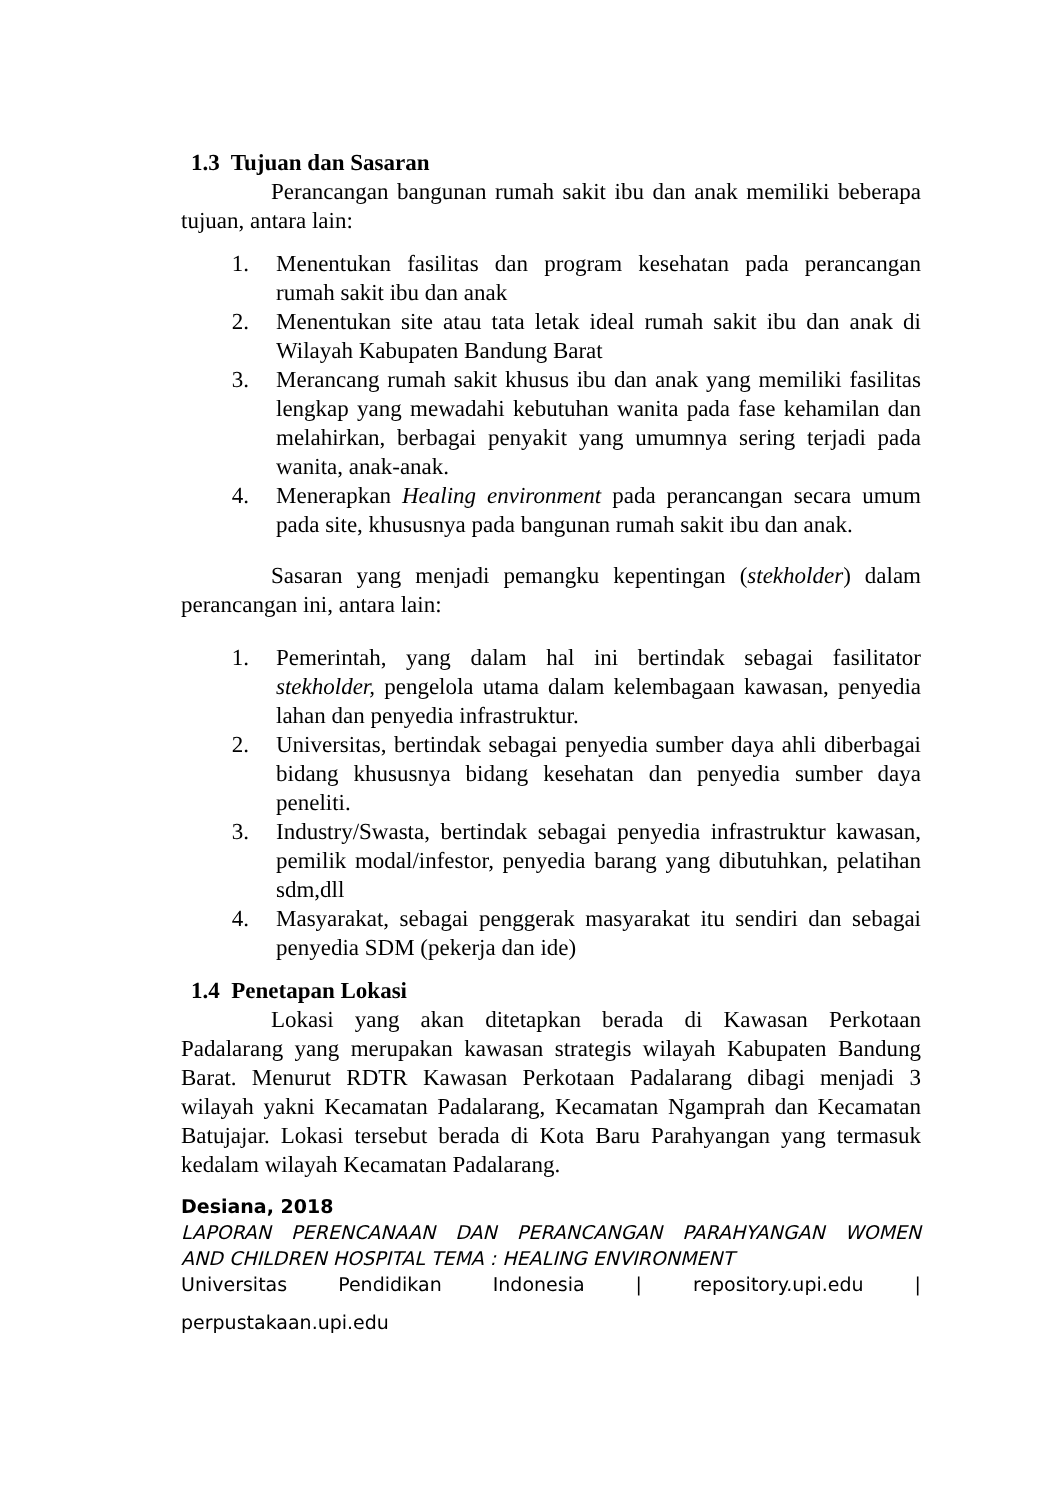1.3 Tujuan dan Sasaran
Perancangan bangunan rumah sakit ibu dan anak memiliki beberapa tujuan, antara lain:
1. Menentukan fasilitas dan program kesehatan pada perancangan rumah sakit ibu dan anak
2. Menentukan site atau tata letak ideal rumah sakit ibu dan anak di Wilayah Kabupaten Bandung Barat
3. Merancang rumah sakit khusus ibu dan anak yang memiliki fasilitas lengkap yang mewadahi kebutuhan wanita pada fase kehamilan dan melahirkan, berbagai penyakit yang umumnya sering terjadi pada wanita, anak-anak.
4. Menerapkan Healing environment pada perancangan secara umum pada site, khususnya pada bangunan rumah sakit ibu dan anak.
Sasaran yang menjadi pemangku kepentingan (stekholder) dalam perancangan ini, antara lain:
1. Pemerintah, yang dalam hal ini bertindak sebagai fasilitator stekholder, pengelola utama dalam kelembagaan kawasan, penyedia lahan dan penyedia infrastruktur.
2. Universitas, bertindak sebagai penyedia sumber daya ahli diberbagai bidang khususnya bidang kesehatan dan penyedia sumber daya peneliti.
3. Industry/Swasta, bertindak sebagai penyedia infrastruktur kawasan, pemilik modal/infestor, penyedia barang yang dibutuhkan, pelatihan sdm,dll
4. Masyarakat, sebagai penggerak masyarakat itu sendiri dan sebagai penyedia SDM (pekerja dan ide)
1.4 Penetapan Lokasi
Lokasi yang akan ditetapkan berada di Kawasan Perkotaan Padalarang yang merupakan kawasan strategis wilayah Kabupaten Bandung Barat. Menurut RDTR Kawasan Perkotaan Padalarang dibagi menjadi 3 wilayah yakni Kecamatan Padalarang, Kecamatan Ngamprah dan Kecamatan Batujajar. Lokasi tersebut berada di Kota Baru Parahyangan yang termasuk kedalam wilayah Kecamatan Padalarang.
Desiana, 2018
LAPORAN PERENCANAAN DAN PERANCANGAN PARAHYANGAN WOMEN
AND CHILDREN HOSPITAL TEMA : HEALING ENVIRONMENT
Universitas Pendidikan Indonesia | repository.upi.edu |
perpustakaan.upi.edu